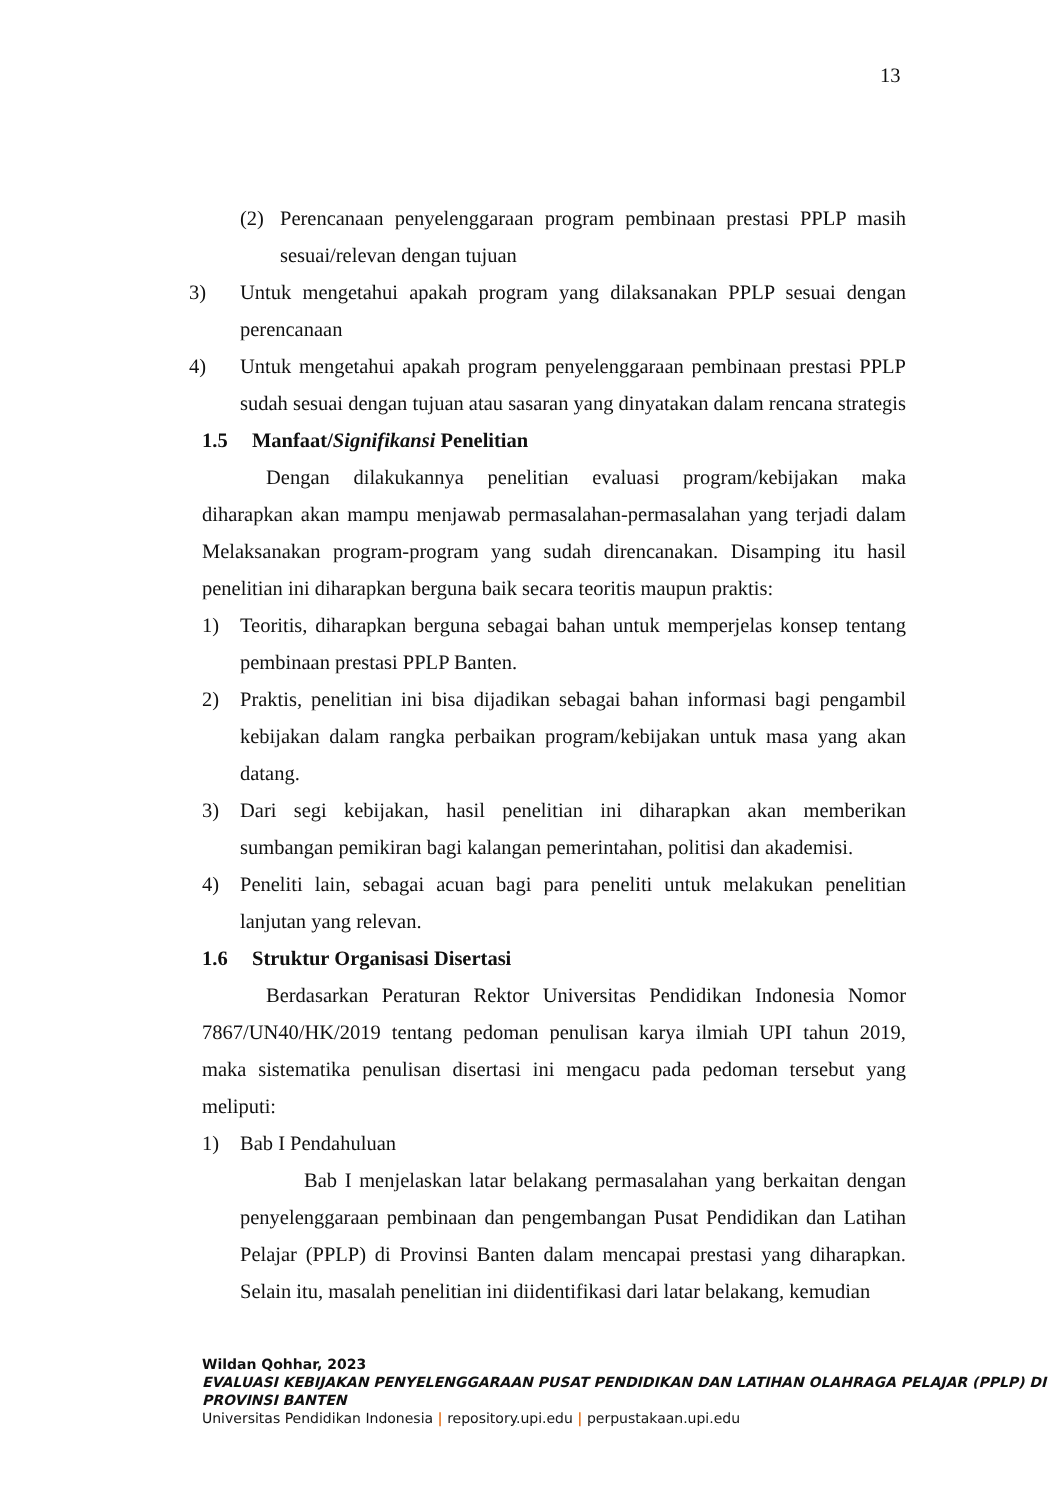13
(2) Perencanaan penyelenggaraan program pembinaan prestasi PPLP masih sesuai/relevan dengan tujuan
3) Untuk mengetahui apakah program yang dilaksanakan PPLP sesuai dengan perencanaan
4) Untuk mengetahui apakah program penyelenggaraan pembinaan prestasi PPLP sudah sesuai dengan tujuan atau sasaran yang dinyatakan dalam rencana strategis
1.5 Manfaat/Signifikansi Penelitian
Dengan dilakukannya penelitian evaluasi program/kebijakan maka diharapkan akan mampu menjawab permasalahan-permasalahan yang terjadi dalam Melaksanakan program-program yang sudah direncanakan. Disamping itu hasil penelitian ini diharapkan berguna baik secara teoritis maupun praktis:
1) Teoritis, diharapkan berguna sebagai bahan untuk memperjelas konsep tentang pembinaan prestasi PPLP Banten.
2) Praktis, penelitian ini bisa dijadikan sebagai bahan informasi bagi pengambil kebijakan dalam rangka perbaikan program/kebijakan untuk masa yang akan datang.
3) Dari segi kebijakan, hasil penelitian ini diharapkan akan memberikan sumbangan pemikiran bagi kalangan pemerintahan, politisi dan akademisi.
4) Peneliti lain, sebagai acuan bagi para peneliti untuk melakukan penelitian lanjutan yang relevan.
1.6 Struktur Organisasi Disertasi
Berdasarkan Peraturan Rektor Universitas Pendidikan Indonesia Nomor 7867/UN40/HK/2019 tentang pedoman penulisan karya ilmiah UPI tahun 2019, maka sistematika penulisan disertasi ini mengacu pada pedoman tersebut yang meliputi:
1) Bab I Pendahuluan
Bab I menjelaskan latar belakang permasalahan yang berkaitan dengan penyelenggaraan pembinaan dan pengembangan Pusat Pendidikan dan Latihan Pelajar (PPLP) di Provinsi Banten dalam mencapai prestasi yang diharapkan. Selain itu, masalah penelitian ini diidentifikasi dari latar belakang, kemudian
Wildan Qohhar, 2023
EVALUASI KEBIJAKAN PENYELENGGARAAN PUSAT PENDIDIKAN DAN LATIHAN OLAHRAGA PELAJAR (PPLP) DI PROVINSI BANTEN
Universitas Pendidikan Indonesia | repository.upi.edu | perpustakaan.upi.edu